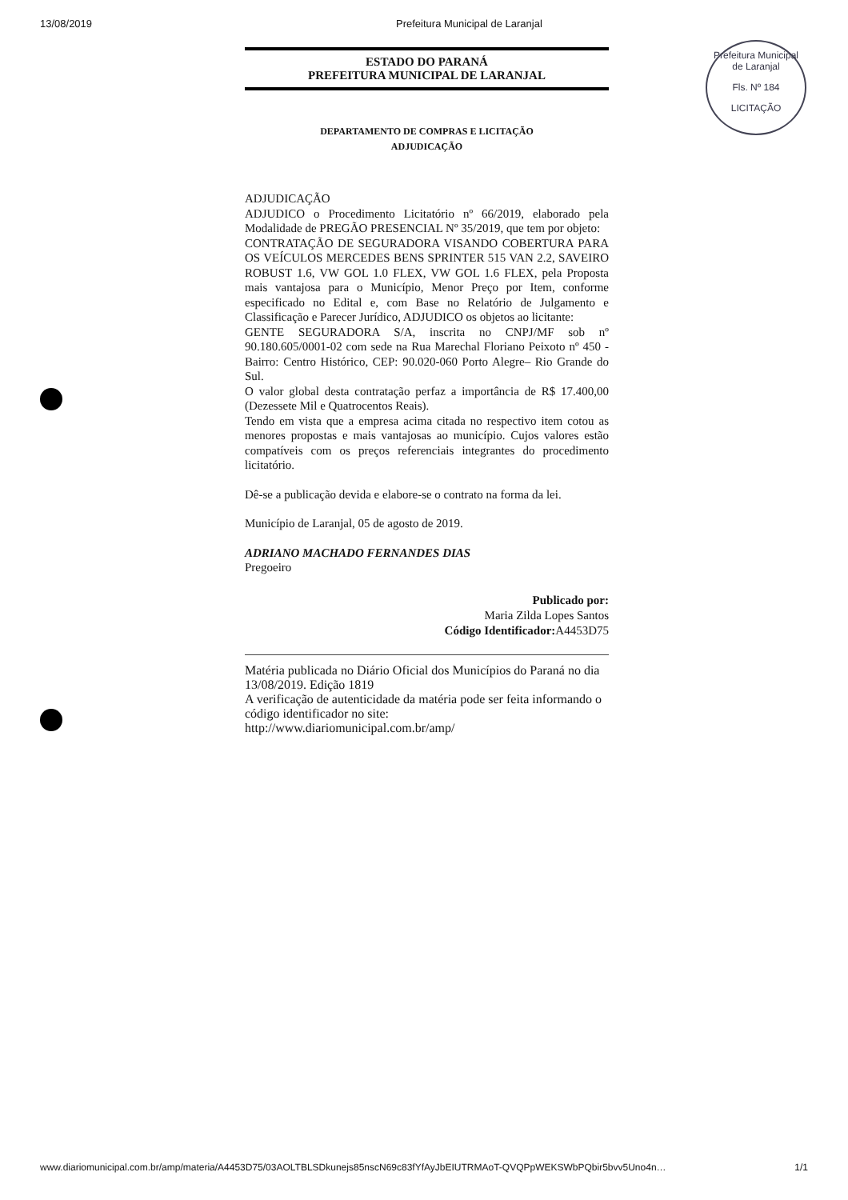13/08/2019 Prefeitura Municipal de Laranjal
Prefeitura Municipal de Laranjal
Fls. Nº 184
LICITAÇÃO
ESTADO DO PARANÁ
PREFEITURA MUNICIPAL DE LARANJAL
DEPARTAMENTO DE COMPRAS E LICITAÇÃO
ADJUDICAÇÃO
ADJUDICAÇÃO
ADJUDICO o Procedimento Licitatório nº 66/2019, elaborado pela Modalidade de PREGÃO PRESENCIAL Nº 35/2019, que tem por objeto:
CONTRATAÇÃO DE SEGURADORA VISANDO COBERTURA PARA OS VEÍCULOS MERCEDES BENS SPRINTER 515 VAN 2.2, SAVEIRO ROBUST 1.6, VW GOL 1.0 FLEX, VW GOL 1.6 FLEX, pela Proposta mais vantajosa para o Município, Menor Preço por Item, conforme especificado no Edital e, com Base no Relatório de Julgamento e Classificação e Parecer Jurídico, ADJUDICO os objetos ao licitante:
GENTE SEGURADORA S/A, inscrita no CNPJ/MF sob nº 90.180.605/0001-02 com sede na Rua Marechal Floriano Peixoto nº 450 - Bairro: Centro Histórico, CEP: 90.020-060 Porto Alegre– Rio Grande do Sul.
O valor global desta contratação perfaz a importância de R$ 17.400,00 (Dezessete Mil e Quatrocentos Reais).
Tendo em vista que a empresa acima citada no respectivo item cotou as menores propostas e mais vantajosas ao município. Cujos valores estão compatíveis com os preços referenciais integrantes do procedimento licitatório.
Dê-se a publicação devida e elabore-se o contrato na forma da lei.
Município de Laranjal, 05 de agosto de 2019.
ADRIANO MACHADO FERNANDES DIAS
Pregoeiro
Publicado por:
Maria Zilda Lopes Santos
Código Identificador: A4453D75
Matéria publicada no Diário Oficial dos Municípios do Paraná no dia 13/08/2019. Edição 1819
A verificação de autenticidade da matéria pode ser feita informando o código identificador no site:
http://www.diariomunicipal.com.br/amp/
www.diariomunicipal.com.br/amp/materia/A4453D75/03AOLTBLSDkunejs85nscN69c83fYfAyJbEIUTRMAoT-QVQPpWEKSWbPQbir5bvv5Uno4n… 1/1